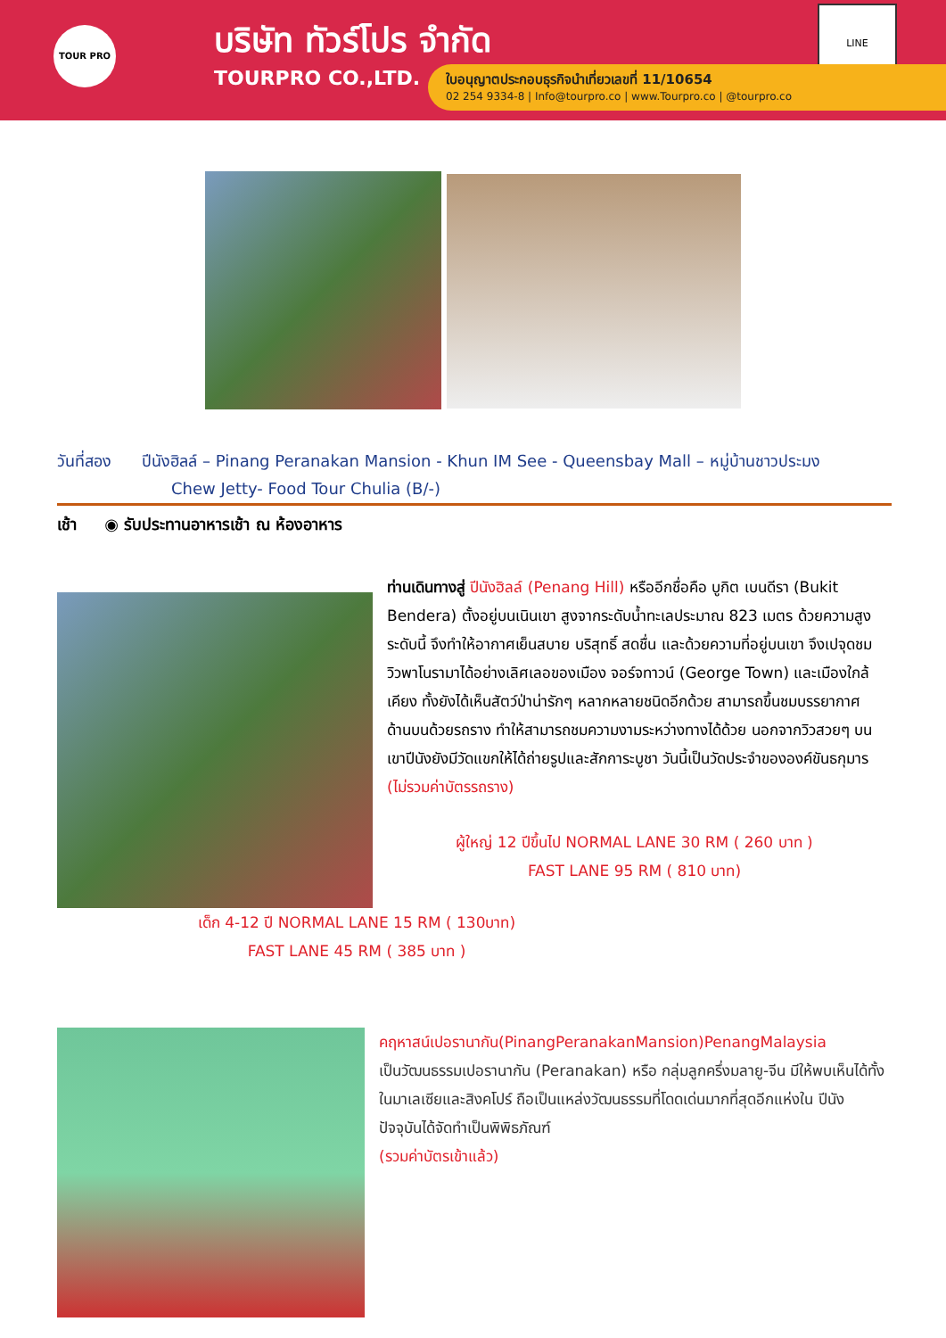TOUR PRO
บริษัท ทัวร์โปร จำกัด
TOURPRO CO.,LTD.
LINE
ใบอนุญาตประกอบธุรกิจนำเที่ยวเลขที่ 11/10654
02 254 9334-8 | Info@tourpro.co | www.Tourpro.co | @tourpro.co
วันที่สอง ปีนังฮิลล์ – Pinang Peranakan Mansion - Khun IM See - Queensbay Mall – หมู่บ้านชาวประมง
Chew Jetty- Food Tour Chulia (B/-)
เช้า ◉ รับประทานอาหารเช้า ณ ห้องอาหาร
ท่านเดินทางสู่ ปีนังฮิลล์ (Penang Hill) หรืออีกชื่อคือ บูกิต เบนดีรา (Bukit Bendera) ตั้งอยู่บนเนินเขา สูงจากระดับน้ำทะเลประมาณ 823 เมตร ด้วยความสูงระดับนี้ จึงทำให้อากาศเย็นสบาย บริสุทธิ์ สดชื่น และด้วยความที่อยู่บนเขา จึงเปจุดชมวิวพาโนรามาได้อย่างเลิศเลอของเมือง จอร์จทาวน์ (George Town) และเมืองใกล้เคียง ทั้งยังได้เห็นสัตว์ป่าน่ารักๆ หลากหลายชนิดอีกด้วย สามารถขึ้นชมบรรยากาศด้านบนด้วยรถราง ทำให้สามารถชมความงามระหว่างทางได้ด้วย นอกจากวิวสวยๆ บนเขาปีนังยังมีวัดแขกให้ได้ถ่ายรูปและสักการะบูชา วันนี้เป็นวัดประจำขององค์ขันธกุมาร (ไม่รวมค่าบัตรรถราง)
ผู้ใหญ่ 12 ปีขึ้นไป NORMAL LANE 30 RM ( 260 บาท )
FAST LANE 95 RM ( 810 บาท)
เด็ก 4-12 ปี NORMAL LANE 15 RM ( 130บาท)
FAST LANE 45 RM ( 385 บาท )
คฤหาสน์เปอรานากัน(PinangPeranakanMansion)PenangMalaysia
เป็นวัฒนธรรมเปอรานากัน (Peranakan) หรือ กลุ่มลูกครึ่งมลายู-จีน มีให้พบเห็นได้ทั้งในมาเลเซียและสิงคโปร์ ถือเป็นแหล่งวัฒนธรรมที่โดดเด่นมากที่สุดอีกแห่งใน ปีนัง ปัจจุบันได้จัดทำเป็นพิพิธภัณฑ์
(รวมค่าบัตรเข้าแล้ว)